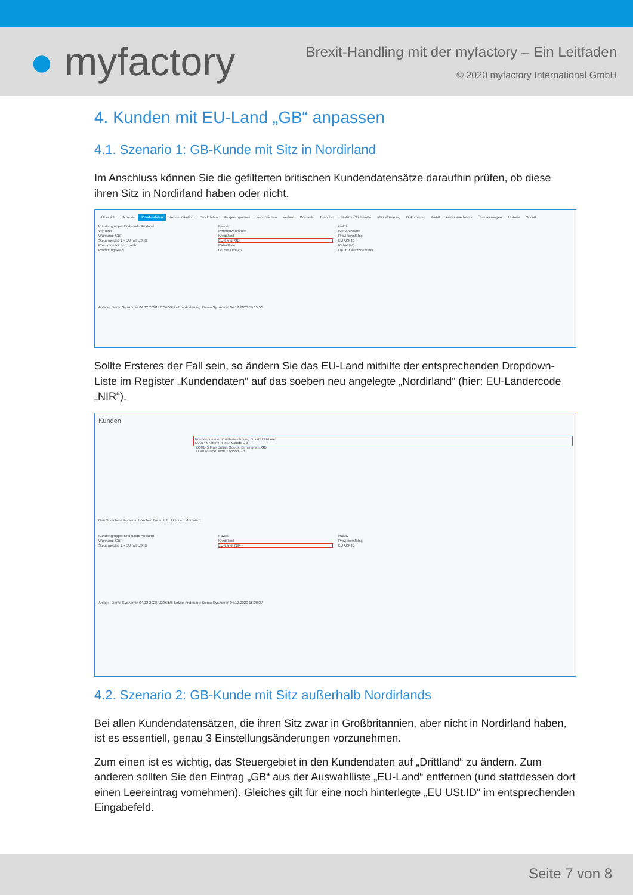● myfactory
Brexit-Handling mit der myfactory – Ein Leitfaden
© 2020 myfactory International GmbH
4. Kunden mit EU-Land „GB“ anpassen
4.1. Szenario 1: GB-Kunde mit Sitz in Nordirland
Im Anschluss können Sie die gefilterten britischen Kundendatensätze daraufhin prüfen, ob diese ihren Sitz in Nordirland haben oder nicht.
Übersicht Adresse Kundendaten Kommunikation Druckdaten Ansprechpartner Kennzeichen Verlauf Kontakte Branchen Notizen/Stichworte Klassifizierung Dokumente Portal Adressnachweis Überlassungen Historie Social
Kundengruppe: Endkunde Ausland
Favorit
inaktiv
Vertreter
Referenznummer
Betriebsstätte
Währung: GBP
Kreditlimit
Provisionsfähig
Steuergebiet: 2 - EU mit UStID
EU-Land: GB
EU USt ID
Preiskennzeichen: Netto
Rabattliste
Rabatt(%)
Rechnungskreis
Letzter Umsatz
DATEV Kontonummer
Anlage: Demo SysAdmin 04.12.2020 10:36:59; Letzte Änderung: Demo SysAdmin 04.12.2020 16:15:56
Sollte Ersteres der Fall sein, so ändern Sie das EU-Land mithilfe der entsprechenden Dropdown-Liste im Register „Kundendaten“ auf das soeben neu angelegte „Nordirland“ (hier: EU-Ländercode „NIR“).
Kunden
Kundennummer Kurzbezeichnung Zusatz EU-Land
D00146 Northern Irish Goods GB
D00145 Fine British Goods, Birmingham GB
D00118 Doe John, London GB
Neu Speichern Kopieren Löschen Daten Info Aktionen Memotext
Kundengruppe: Endkunde Ausland
Favorit
inaktiv
Währung: GBP
Kreditlimit
Provisionsfähig
Steuergebiet: 2 - EU mit UStID
EU-Land: NIR
EU USt ID
Anlage: Demo SysAdmin 04.12.2020 10:36:59; Letzte Änderung: Demo SysAdmin 04.12.2020 16:20:37
4.2. Szenario 2: GB-Kunde mit Sitz außerhalb Nordirlands
Bei allen Kundendatensätzen, die ihren Sitz zwar in Großbritannien, aber nicht in Nordirland haben, ist es essentiell, genau 3 Einstellungsänderungen vorzunehmen.
Zum einen ist es wichtig, das Steuergebiet in den Kundendaten auf „Drittland“ zu ändern. Zum anderen sollten Sie den Eintrag „GB“ aus der Auswahlliste „EU-Land“ entfernen (und stattdessen dort einen Leereintrag vornehmen). Gleiches gilt für eine noch hinterlegte „EU USt.ID“ im entsprechenden Eingabefeld.
Seite 7 von 8